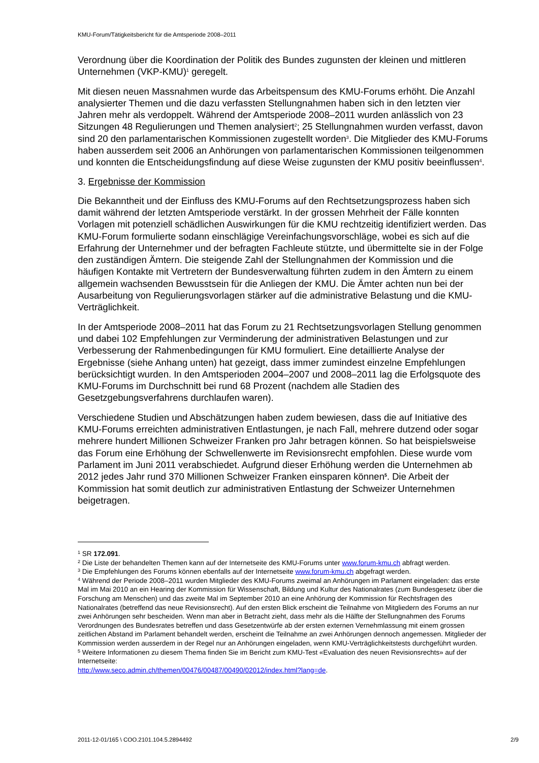KMU-Forum/Tätigkeitsbericht für die Amtsperiode 2008–2011
Verordnung über die Koordination der Politik des Bundes zugunsten der kleinen und mittleren Unternehmen (VKP-KMU)<sup>1</sup> geregelt.
Mit diesen neuen Massnahmen wurde das Arbeitspensum des KMU-Forums erhöht. Die Anzahl analysierter Themen und die dazu verfassten Stellungnahmen haben sich in den letzten vier Jahren mehr als verdoppelt. Während der Amtsperiode 2008–2011 wurden anlässlich von 23 Sitzungen 48 Regulierungen und Themen analysiert<sup>2</sup>; 25 Stellungnahmen wurden verfasst, davon sind 20 den parlamentarischen Kommissionen zugestellt worden<sup>3</sup>. Die Mitglieder des KMU-Forums haben ausserdem seit 2006 an Anhörungen von parlamentarischen Kommissionen teilgenommen und konnten die Entscheidungsfindung auf diese Weise zugunsten der KMU positiv beeinflussen<sup>4</sup>.
3. Ergebnisse der Kommission
Die Bekanntheit und der Einfluss des KMU-Forums auf den Rechtsetzungsprozess haben sich damit während der letzten Amtsperiode verstärkt. In der grossen Mehrheit der Fälle konnten Vorlagen mit potenziell schädlichen Auswirkungen für die KMU rechtzeitig identifiziert werden. Das KMU-Forum formulierte sodann einschlägige Vereinfachungsvorschläge, wobei es sich auf die Erfahrung der Unternehmer und der befragten Fachleute stützte, und übermittelte sie in der Folge den zuständigen Ämtern. Die steigende Zahl der Stellungnahmen der Kommission und die häufigen Kontakte mit Vertretern der Bundesverwaltung führten zudem in den Ämtern zu einem allgemein wachsenden Bewusstsein für die Anliegen der KMU. Die Ämter achten nun bei der Ausarbeitung von Regulierungsvorlagen stärker auf die administrative Belastung und die KMU-Verträglichkeit.
In der Amtsperiode 2008–2011 hat das Forum zu 21 Rechtsetzungsvorlagen Stellung genommen und dabei 102 Empfehlungen zur Verminderung der administrativen Belastungen und zur Verbesserung der Rahmenbedingungen für KMU formuliert. Eine detaillierte Analyse der Ergebnisse (siehe Anhang unten) hat gezeigt, dass immer zumindest einzelne Empfehlungen berücksichtigt wurden. In den Amtsperioden 2004–2007 und 2008–2011 lag die Erfolgsquote des KMU-Forums im Durchschnitt bei rund 68 Prozent (nachdem alle Stadien des Gesetzgebungsverfahrens durchlaufen waren).
Verschiedene Studien und Abschätzungen haben zudem bewiesen, dass die auf Initiative des KMU-Forums erreichten administrativen Entlastungen, je nach Fall, mehrere dutzend oder sogar mehrere hundert Millionen Schweizer Franken pro Jahr betragen können. So hat beispielsweise das Forum eine Erhöhung der Schwellenwerte im Revisionsrecht empfohlen. Diese wurde vom Parlament im Juni 2011 verabschiedet. Aufgrund dieser Erhöhung werden die Unternehmen ab 2012 jedes Jahr rund 370 Millionen Schweizer Franken einsparen können<sup>5</sup>. Die Arbeit der Kommission hat somit deutlich zur administrativen Entlastung der Schweizer Unternehmen beigetragen.
<sup>1</sup> SR 172.091.
<sup>2</sup> Die Liste der behandelten Themen kann auf der Internetseite des KMU-Forums unter www.forum-kmu.ch abfragt werden.
<sup>3</sup> Die Empfehlungen des Forums können ebenfalls auf der Internetseite www.forum-kmu.ch abgefragt werden.
<sup>4</sup> Während der Periode 2008–2011 wurden Mitglieder des KMU-Forums zweimal an Anhörungen im Parlament eingeladen: das erste Mal im Mai 2010 an ein Hearing der Kommission für Wissenschaft, Bildung und Kultur des Nationalrates (zum Bundesgesetz über die Forschung am Menschen) und das zweite Mal im September 2010 an eine Anhörung der Kommission für Rechtsfragen des Nationalrates (betreffend das neue Revisionsrecht). Auf den ersten Blick erscheint die Teilnahme von Mitgliedern des Forums an nur zwei Anhörungen sehr bescheiden. Wenn man aber in Betracht zieht, dass mehr als die Hälfte der Stellungnahmen des Forums Verordnungen des Bundesrates betreffen und dass Gesetzentwürfe ab der ersten externen Vernehmlassung mit einem grossen zeitlichen Abstand im Parlament behandelt werden, erscheint die Teilnahme an zwei Anhörungen dennoch angemessen. Mitglieder der Kommission werden ausserdem in der Regel nur an Anhörungen eingeladen, wenn KMU-Verträglichkeitstests durchgeführt wurden.
<sup>5</sup> Weitere Informationen zu diesem Thema finden Sie im Bericht zum KMU-Test «Evaluation des neuen Revisionsrechts» auf der Internetseite:
http://www.seco.admin.ch/themen/00476/00487/00490/02012/index.html?lang=de.
2011-12-01/165 \ COO.2101.104.5.2894492 2/9